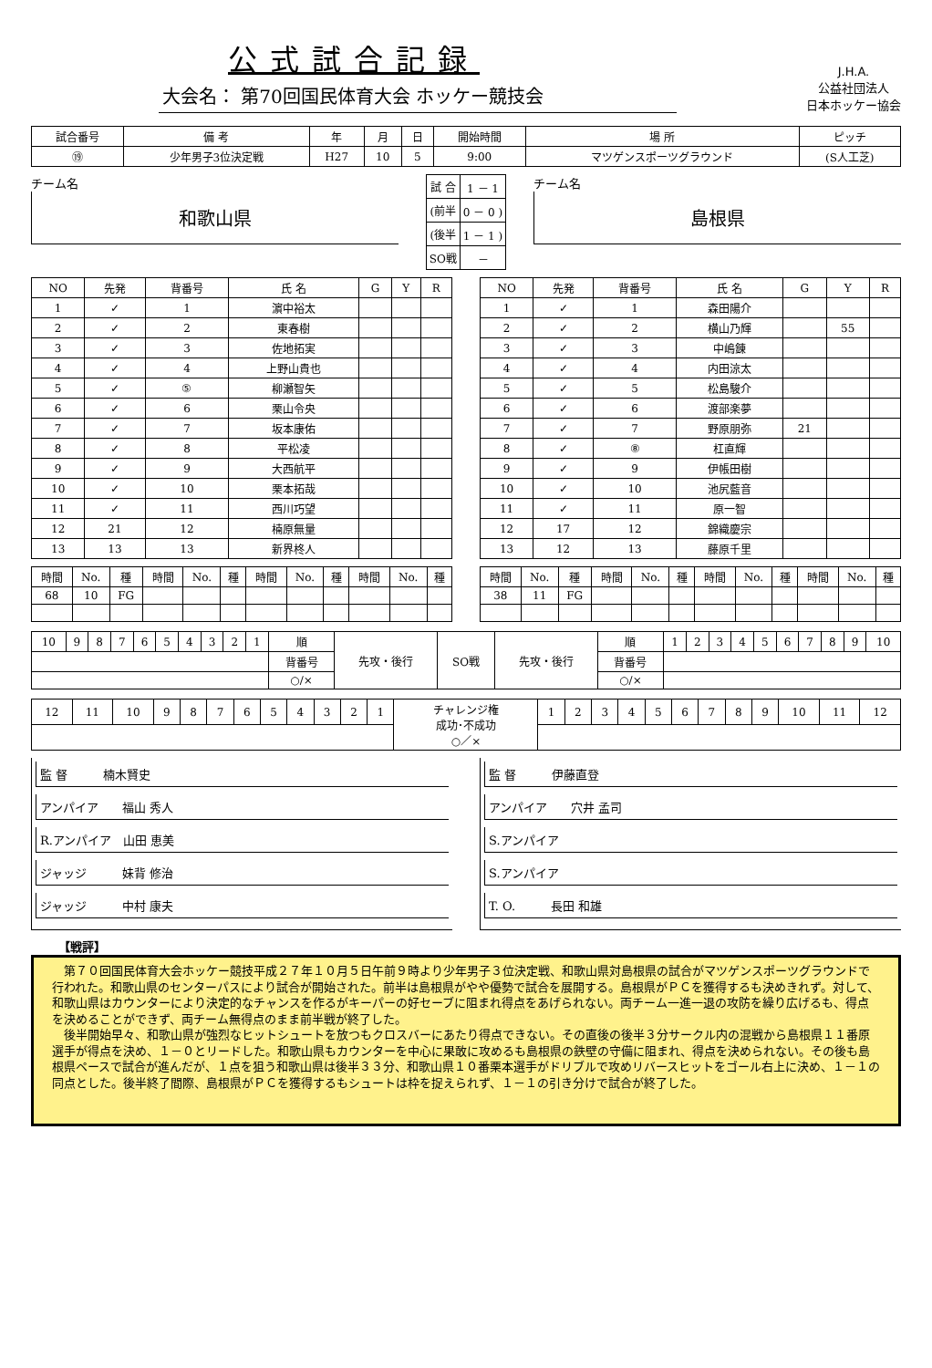公式試合記録
大会名： 第70回国民体育大会 ホッケー競技会
J.H.A.
公益社団法人
日本ホッケー協会
| 試合番号 | 備 考 | 年 | 月 | 日 | 開始時間 | 場 所 | ピッチ |
| --- | --- | --- | --- | --- | --- | --- | --- |
| ⑲ | 少年男子3位決定戦 | H27 | 10 | 5 | 9:00 | マツゲンスポーツグラウンド | (S人工芝) |
チーム名
和歌山県
| 試 合 | 1 － 1 |
| (前半 | 0 － 0 ) |
| (後半 | 1 － 1 ) |
| SO戦 | － |
チーム名
島根県
| NO | 先発 | 背番号 | 氏 名 | G | Y | R |
| --- | --- | --- | --- | --- | --- | --- |
| 1 | ✓ | 1 | 濵中裕太 | | | |
| 2 | ✓ | 2 | 東春樹 | | | |
| 3 | ✓ | 3 | 佐地拓実 | | | |
| 4 | ✓ | 4 | 上野山貴也 | | | |
| 5 | ✓ | ⑤ | 柳瀬智矢 | | | |
| 6 | ✓ | 6 | 栗山令央 | | | |
| 7 | ✓ | 7 | 坂本康佑 | | | |
| 8 | ✓ | 8 | 平松凌 | | | |
| 9 | ✓ | 9 | 大西航平 | | | |
| 10 | ✓ | 10 | 栗本拓哉 | | | |
| 11 | ✓ | 11 | 西川巧望 | | | |
| 12 | 21 | 12 | 楠原無量 | | | |
| 13 | 13 | 13 | 新界柊人 | | | |
| NO | 先発 | 背番号 | 氏 名 | G | Y | R |
| --- | --- | --- | --- | --- | --- | --- |
| 1 | ✓ | 1 | 森田陽介 | | | |
| 2 | ✓ | 2 | 横山乃輝 | | 55 | |
| 3 | ✓ | 3 | 中嶋錬 | | | |
| 4 | ✓ | 4 | 内田涼太 | | | |
| 5 | ✓ | 5 | 松島駿介 | | | |
| 6 | ✓ | 6 | 渡部楽夢 | | | |
| 7 | ✓ | 7 | 野原朋弥 | 21 | | |
| 8 | ✓ | ⑧ | 杠直輝 | | | |
| 9 | ✓ | 9 | 伊帳田樹 | | | |
| 10 | ✓ | 10 | 池尻藍音 | | | |
| 11 | ✓ | 11 | 原一智 | | | |
| 12 | 17 | 12 | 錦織慶宗 | | | |
| 13 | 12 | 13 | 藤原千里 | | | |
| 時間 | No. | 種 | 時間 | No. | 種 | 時間 | No. | 種 | 時間 | No. | 種 |
| --- | --- | --- | --- | --- | --- | --- | --- | --- | --- | --- | --- |
| 68 | 10 | FG | | | | | | | | | |
| 時間 | No. | 種 | 時間 | No. | 種 | 時間 | No. | 種 | 時間 | No. | 種 |
| --- | --- | --- | --- | --- | --- | --- | --- | --- | --- | --- | --- |
| 38 | 11 | FG | | | | | | | | | |
| 10 | 9 | 8 | 7 | 6 | 5 | 4 | 3 | 2 | 1 | 順 | 先攻・後行 | SO戦 | 先攻・後行 | 順 | 1 | 2 | 3 | 4 | 5 | 6 | 7 | 8 | 9 | 10 |
| | | | | | | | | | | 背番号 | | | | 背番号 | | | | | | | | | | |
| | | | | | | | | | | ○/× | | | | ○/× | | | | | | | | | | |
| 12 | 11 | 10 | 9 | 8 | 7 | 6 | 5 | 4 | 3 | 2 | 1 | チャレンジ権 成功･不成功 ○／× | 1 | 2 | 3 | 4 | 5 | 6 | 7 | 8 | 9 | 10 | 11 | 12 |
監 督　　　楠木賢史
アンパイア　　福山 秀人
R.アンパイア　山田 恵美
ジャッジ　　　妹背 修治
ジャッジ　　　中村 康夫
監 督　　　伊藤直登
アンパイア　　穴井 孟司
S.アンパイア
S.アンパイア
T. O.　　　長田 和雄
【戦評】
　第７０回国民体育大会ホッケー競技平成２７年１０月５日午前９時より少年男子３位決定戦、和歌山県対島根県の試合がマツゲンスポーツグラウンドで行われた。和歌山県のセンターパスにより試合が開始された。前半は島根県がやや優勢で試合を展開する。島根県がＰＣを獲得するも決めきれず。対して、和歌山県はカウンターにより決定的なチャンスを作るがキーパーの好セーブに阻まれ得点をあげられない。両チーム一進一退の攻防を繰り広げるも、得点を決めることができず、両チーム無得点のまま前半戦が終了した。
　後半開始早々、和歌山県が強烈なヒットシュートを放つもクロスバーにあたり得点できない。その直後の後半３分サークル内の混戦から島根県１１番原選手が得点を決め、１－０とリードした。和歌山県もカウンターを中心に果敢に攻めるも島根県の鉄壁の守備に阻まれ、得点を決められない。その後も島根県ペースで試合が進んだが、１点を狙う和歌山県は後半３３分、和歌山県１０番栗本選手がドリブルで攻めリバースヒットをゴール右上に決め、１－１の同点とした。後半終了間際、島根県がＰＣを獲得するもシュートは枠を捉えられず、１－１の引き分けで試合が終了した。